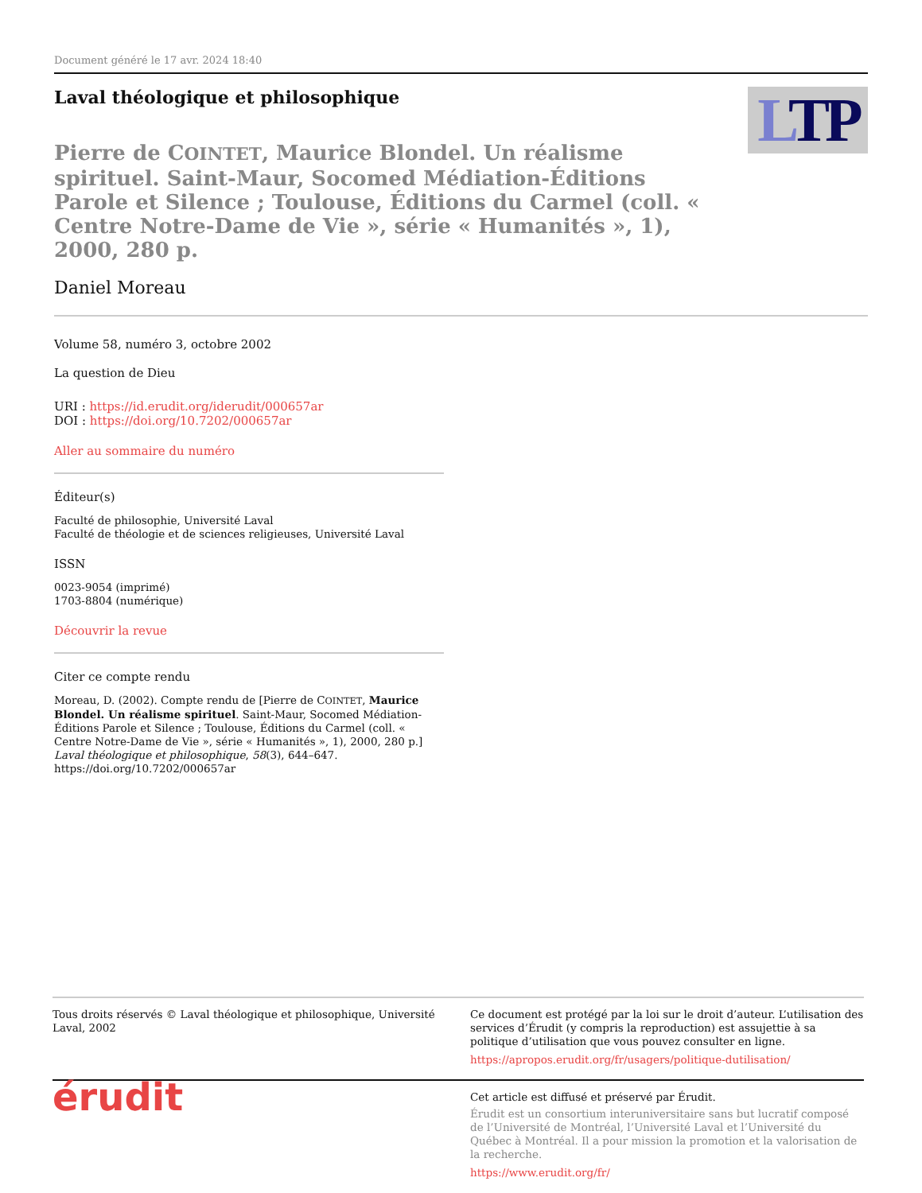Document généré le 17 avr. 2024 18:40
Laval théologique et philosophique
LTP
Pierre de COINTET, Maurice Blondel. Un réalisme spirituel. Saint-Maur, Socomed Médiation-Éditions Parole et Silence ; Toulouse, Éditions du Carmel (coll. « Centre Notre-Dame de Vie », série « Humanités », 1), 2000, 280 p.
Daniel Moreau
Volume 58, numéro 3, octobre 2002
La question de Dieu
URI : https://id.erudit.org/iderudit/000657ar
DOI : https://doi.org/10.7202/000657ar
Aller au sommaire du numéro
Éditeur(s)
Faculté de philosophie, Université Laval
Faculté de théologie et de sciences religieuses, Université Laval
ISSN
0023-9054 (imprimé)
1703-8804 (numérique)
Découvrir la revue
Citer ce compte rendu
Moreau, D. (2002). Compte rendu de [Pierre de COINTET, Maurice Blondel. Un réalisme spirituel. Saint-Maur, Socomed Médiation-Éditions Parole et Silence ; Toulouse, Éditions du Carmel (coll. « Centre Notre-Dame de Vie », série « Humanités », 1), 2000, 280 p.] Laval théologique et philosophique, 58(3), 644–647. https://doi.org/10.7202/000657ar
Tous droits réservés © Laval théologique et philosophique, Université Laval, 2002
Ce document est protégé par la loi sur le droit d’auteur. L’utilisation des services d’Érudit (y compris la reproduction) est assujettie à sa politique d’utilisation que vous pouvez consulter en ligne.
https://apropos.erudit.org/fr/usagers/politique-dutilisation/
érudit
Cet article est diffusé et préservé par Érudit.
Érudit est un consortium interuniversitaire sans but lucratif composé de l’Université de Montréal, l’Université Laval et l’Université du Québec à Montréal. Il a pour mission la promotion et la valorisation de la recherche.
https://www.erudit.org/fr/